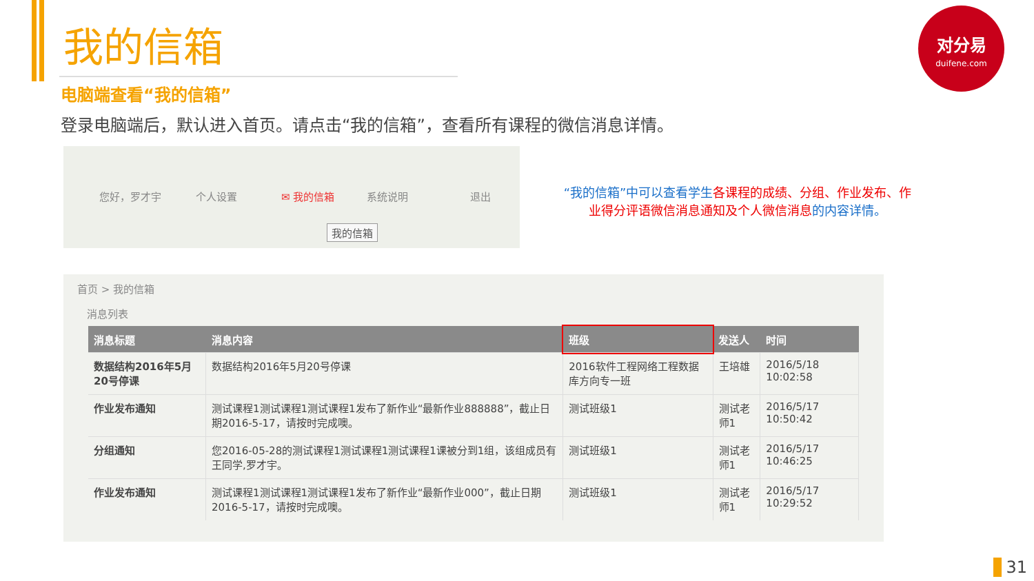我的信箱
电脑端查看“我的信箱”
登录电脑端后，默认进入首页。请点击“我的信箱”，查看所有课程的微信消息详情。
对分易
duifene.com
您好，罗才宇 个人设置 ✉ 我的信箱 系统说明 退出
我的信箱
“我的信箱”中可以查看学生各课程的成绩、分组、作业发布、作业得分评语微信消息通知及个人微信消息的内容详情。
首页 > 我的信箱
消息列表
| 消息标题 | 消息内容 | 班级 | 发送人 | 时间 |
| --- | --- | --- | --- | --- |
| 数据结构2016年5月20号停课 | 数据结构2016年5月20号停课 | 2016软件工程网络工程数据库方向专一班 | 王培雄 | 2016/5/18 10:02:58 |
| 作业发布通知 | 测试课程1测试课程1测试课程1发布了新作业“最新作业888888”，截止日期2016-5-17，请按时完成噢。 | 测试班级1 | 测试老师1 | 2016/5/17 10:50:42 |
| 分组通知 | 您2016-05-28的测试课程1测试课程1测试课程1课被分到1组，该组成员有王同学,罗才宇。 | 测试班级1 | 测试老师1 | 2016/5/17 10:46:25 |
| 作业发布通知 | 测试课程1测试课程1测试课程1发布了新作业“最新作业000”，截止日期2016-5-17，请按时完成噢。 | 测试班级1 | 测试老师1 | 2016/5/17 10:29:52 |
31